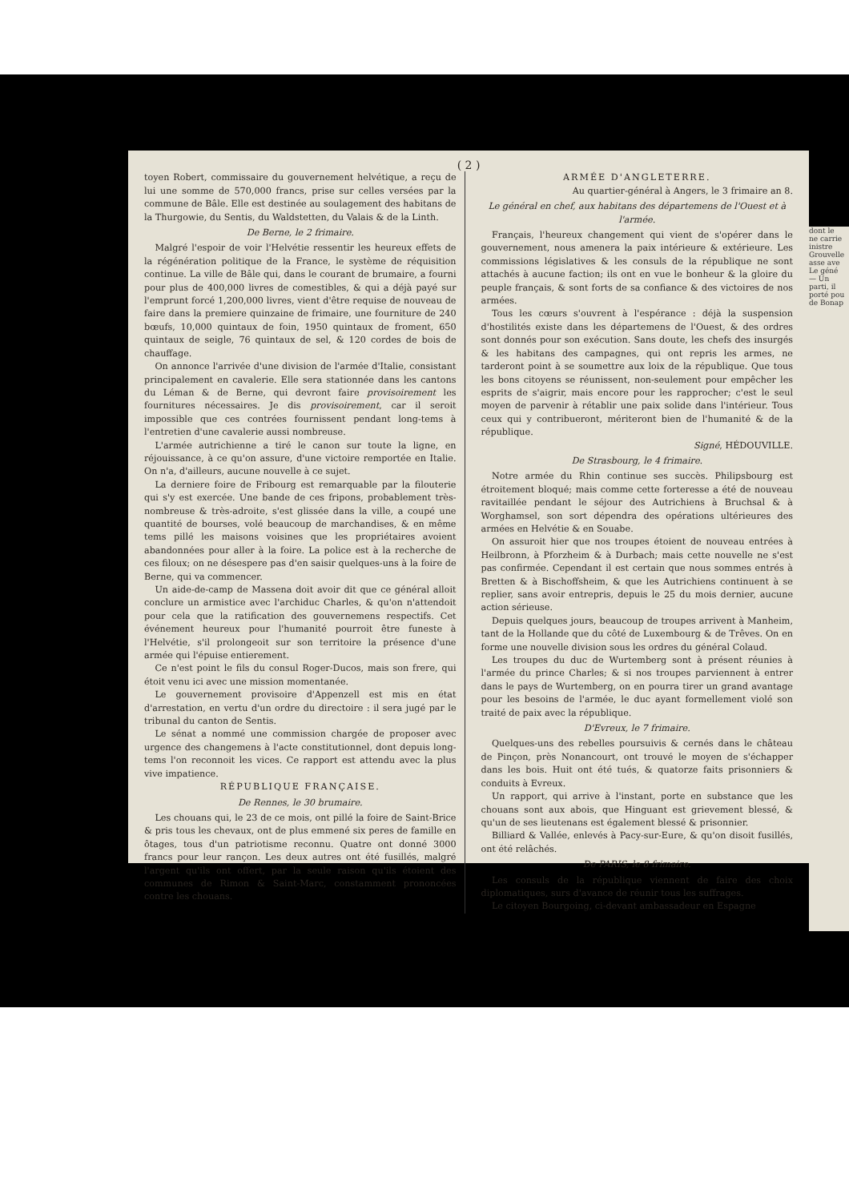( 2 )
toyen Robert, commissaire du gouvernement helvétique, a reçu de lui une somme de 570,000 francs, prise sur celles versées par la commune de Bâle. Elle est destinée au soulagement des habitans de la Thurgowie, du Sentis, du Waldstetten, du Valais & de la Linth.
De Berne, le 2 frimaire.
Malgré l'espoir de voir l'Helvétie ressentir les heureux effets de la régénération politique de la France, le système de réquisition continue. La ville de Bâle qui, dans le courant de brumaire, a fourni pour plus de 400,000 livres de comestibles, & qui a déjà payé sur l'emprunt forcé 1,200,000 livres, vient d'être requise de nouveau de faire dans la premiere quinzaine de frimaire, une fourniture de 240 bœufs, 10,000 quintaux de foin, 1950 quintaux de froment, 650 quintaux de seigle, 76 quintaux de sel, & 120 cordes de bois de chauffage.
On annonce l'arrivée d'une division de l'armée d'Italie, consistant principalement en cavalerie. Elle sera stationnée dans les cantons du Léman & de Berne, qui devront faire provisoirement les fournitures nécessaires. Je dis provisoirement, car il seroit impossible que ces contrées fournissent pendant long-tems à l'entretien d'une cavalerie aussi nombreuse.
L'armée autrichienne a tiré le canon sur toute la ligne, en réjouissance, à ce qu'on assure, d'une victoire remportée en Italie. On n'a, d'ailleurs, aucune nouvelle à ce sujet.
La derniere foire de Fribourg est remarquable par la filouterie qui s'y est exercée. Une bande de ces fripons, probablement très-nombreuse & très-adroite, s'est glissée dans la ville, a coupé une quantité de bourses, volé beaucoup de marchandises, & en même tems pillé les maisons voisines que les propriétaires avoient abandonnées pour aller à la foire. La police est à la recherche de ces filoux; on ne désespere pas d'en saisir quelques-uns à la foire de Berne, qui va commencer.
Un aide-de-camp de Massena doit avoir dit que ce général alloit conclure un armistice avec l'archiduc Charles, & qu'on n'attendoit pour cela que la ratification des gouvernemens respectifs. Cet événement heureux pour l'humanité pourroit être funeste à l'Helvétie, s'il prolongeoit sur son territoire la présence d'une armée qui l'épuise entierement.
Ce n'est point le fils du consul Roger-Ducos, mais son frere, qui étoit venu ici avec une mission momentanée.
Le gouvernement provisoire d'Appenzell est mis en état d'arrestation, en vertu d'un ordre du directoire : il sera jugé par le tribunal du canton de Sentis.
Le sénat a nommé une commission chargée de proposer avec urgence des changemens à l'acte constitutionnel, dont depuis long-tems l'on reconnoit les vices. Ce rapport est attendu avec la plus vive impatience.
RÉPUBLIQUE FRANÇAISE.
De Rennes, le 30 brumaire.
Les chouans qui, le 23 de ce mois, ont pillé la foire de Saint-Brice & pris tous les chevaux, ont de plus emmené six peres de famille en ôtages, tous d'un patriotisme reconnu. Quatre ont donné 3000 francs pour leur rançon. Les deux autres ont été fusillés, malgré l'argent qu'ils ont offert, par la seule raison qu'ils étoient des communes de Rimon & Saint-Marc, constamment prononcées contre les chouans.
ARMÉE D'ANGLETERRE.
Au quartier-général à Angers, le 3 frimaire an 8.
Le général en chef, aux habitans des départemens de l'Ouest et à l'armée.
Français, l'heureux changement qui vient de s'opérer dans le gouvernement, nous amenera la paix intérieure & extérieure. Les commissions législatives & les consuls de la république ne sont attachés à aucune faction; ils ont en vue le bonheur & la gloire du peuple français, & sont forts de sa confiance & des victoires de nos armées.
Tous les cœurs s'ouvrent à l'espérance : déjà la suspension d'hostilités existe dans les départemens de l'Ouest, & des ordres sont donnés pour son exécution. Sans doute, les chefs des insurgés & les habitans des campagnes, qui ont repris les armes, ne tarderont point à se soumettre aux loix de la république. Que tous les bons citoyens se réunissent, non-seulement pour empêcher les esprits de s'aigrir, mais encore pour les rapprocher; c'est le seul moyen de parvenir à rétablir une paix solide dans l'intérieur. Tous ceux qui y contribueront, mériteront bien de l'humanité & de la république.
Signé, HÉDOUVILLE.
De Strasbourg, le 4 frimaire.
Notre armée du Rhin continue ses succès. Philipsbourg est étroitement bloqué; mais comme cette forteresse a été de nouveau ravitaillée pendant le séjour des Autrichiens à Bruchsal & à Worghamsel, son sort dépendra des opérations ultérieures des armées en Helvétie & en Souabe.
On assuroit hier que nos troupes étoient de nouveau entrées à Heilbronn, à Pforzheim & à Durbach; mais cette nouvelle ne s'est pas confirmée. Cependant il est certain que nous sommes entrés à Bretten & à Bischoffsheim, & que les Autrichiens continuent à se replier, sans avoir entrepris, depuis le 25 du mois dernier, aucune action sérieuse.
Depuis quelques jours, beaucoup de troupes arrivent à Manheim, tant de la Hollande que du côté de Luxembourg & de Trêves. On en forme une nouvelle division sous les ordres du général Colaud.
Les troupes du duc de Wurtemberg sont à présent réunies à l'armée du prince Charles; & si nos troupes parviennent à entrer dans le pays de Wurtemberg, on en pourra tirer un grand avantage pour les besoins de l'armée, le duc ayant formellement violé son traité de paix avec la république.
D'Evreux, le 7 frimaire.
Quelques-uns des rebelles poursuivis & cernés dans le château de Pinçon, près Nonancourt, ont trouvé le moyen de s'échapper dans les bois. Huit ont été tués, & quatorze faits prisonniers & conduits à Evreux.
Un rapport, qui arrive à l'instant, porte en substance que les chouans sont aux abois, que Hinguant est grievement blessé, & qu'un de ses lieutenans est également blessé & prisonnier.
Billiard & Vallée, enlevés à Pacy-sur-Eure, & qu'on disoit fusillés, ont été relâchés.
De PARIS, le 8 frimaire.
Les consuls de la république viennent de faire des choix diplomatiques, surs d'avance de réunir tous les suffrages.
Le citoyen Bourgoing, ci-devant ambassadeur en Espagne
dont le
ne carrie
inistre
Grouvelle
asse ave
Le géné
— Un
parti, il
porté pou
de Bonap